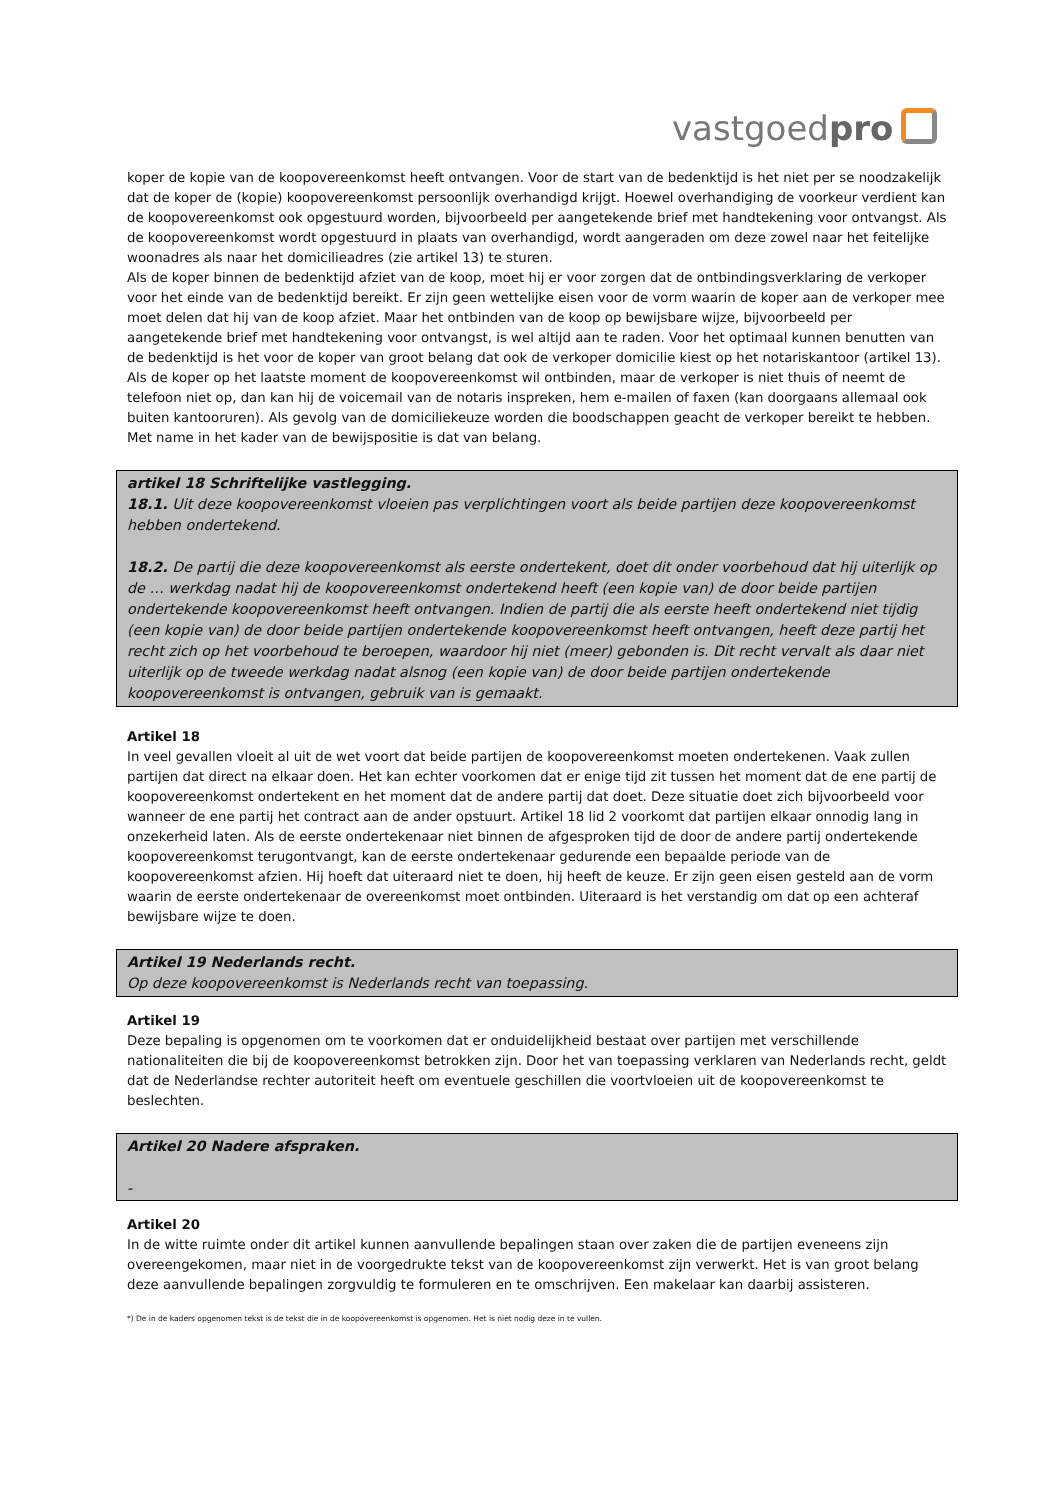vastgoedpro
koper de kopie van de koopovereenkomst heeft ontvangen. Voor de start van de bedenktijd is het niet per se noodzakelijk dat de koper de (kopie) koopovereenkomst persoonlijk overhandigd krijgt. Hoewel overhandiging de voorkeur verdient kan de koopovereenkomst ook opgestuurd worden, bijvoorbeeld per aangetekende brief met handtekening voor ontvangst. Als de koopovereenkomst wordt opgestuurd in plaats van overhandigd, wordt aangeraden om deze zowel naar het feitelijke woonadres als naar het domicilieadres (zie artikel 13) te sturen.
Als de koper binnen de bedenktijd afziet van de koop, moet hij er voor zorgen dat de ontbindingsverklaring de verkoper voor het einde van de bedenktijd bereikt. Er zijn geen wettelijke eisen voor de vorm waarin de koper aan de verkoper mee moet delen dat hij van de koop afziet. Maar het ontbinden van de koop op bewijsbare wijze, bijvoorbeeld per aangetekende brief met handtekening voor ontvangst, is wel altijd aan te raden. Voor het optimaal kunnen benutten van de bedenktijd is het voor de koper van groot belang dat ook de verkoper domicilie kiest op het notariskantoor (artikel 13). Als de koper op het laatste moment de koopovereenkomst wil ontbinden, maar de verkoper is niet thuis of neemt de telefoon niet op, dan kan hij de voicemail van de notaris inspreken, hem e-mailen of faxen (kan doorgaans allemaal ook buiten kantooruren). Als gevolg van de domiciliekeuze worden die boodschappen geacht de verkoper bereikt te hebben. Met name in het kader van de bewijspositie is dat van belang.
artikel 18 Schriftelijke vastlegging.
18.1. Uit deze koopovereenkomst vloeien pas verplichtingen voort als beide partijen deze koopovereenkomst hebben ondertekend.
18.2. De partij die deze koopovereenkomst als eerste ondertekent, doet dit onder voorbehoud dat hij uiterlijk op de … werkdag nadat hij de koopovereenkomst ondertekend heeft (een kopie van) de door beide partijen ondertekende koopovereenkomst heeft ontvangen. Indien de partij die als eerste heeft ondertekend niet tijdig (een kopie van) de door beide partijen ondertekende koopovereenkomst heeft ontvangen, heeft deze partij het recht zich op het voorbehoud te beroepen, waardoor hij niet (meer) gebonden is. Dit recht vervalt als daar niet uiterlijk op de tweede werkdag nadat alsnog (een kopie van) de door beide partijen ondertekende koopovereenkomst is ontvangen, gebruik van is gemaakt.
Artikel 18
In veel gevallen vloeit al uit de wet voort dat beide partijen de koopovereenkomst moeten ondertekenen. Vaak zullen partijen dat direct na elkaar doen. Het kan echter voorkomen dat er enige tijd zit tussen het moment dat de ene partij de koopovereenkomst ondertekent en het moment dat de andere partij dat doet. Deze situatie doet zich bijvoorbeeld voor wanneer de ene partij het contract aan de ander opstuurt. Artikel 18 lid 2 voorkomt dat partijen elkaar onnodig lang in onzekerheid laten. Als de eerste ondertekenaar niet binnen de afgesproken tijd de door de andere partij ondertekende koopovereenkomst terugontvangt, kan de eerste ondertekenaar gedurende een bepaalde periode van de koopovereenkomst afzien. Hij hoeft dat uiteraard niet te doen, hij heeft de keuze. Er zijn geen eisen gesteld aan de vorm waarin de eerste ondertekenaar de overeenkomst moet ontbinden. Uiteraard is het verstandig om dat op een achteraf bewijsbare wijze te doen.
Artikel 19 Nederlands recht.
Op deze koopovereenkomst is Nederlands recht van toepassing.
Artikel 19
Deze bepaling is opgenomen om te voorkomen dat er onduidelijkheid bestaat over partijen met verschillende nationaliteiten die bij de koopovereenkomst betrokken zijn. Door het van toepassing verklaren van Nederlands recht, geldt dat de Nederlandse rechter autoriteit heeft om eventuele geschillen die voortvloeien uit de koopovereenkomst te beslechten.
Artikel 20 Nadere afspraken.
-
Artikel 20
In de witte ruimte onder dit artikel kunnen aanvullende bepalingen staan over zaken die de partijen eveneens zijn overeengekomen, maar niet in de voorgedrukte tekst van de koopovereenkomst zijn verwerkt. Het is van groot belang deze aanvullende bepalingen zorgvuldig te formuleren en te omschrijven. Een makelaar kan daarbij assisteren.
*) De in de kaders opgenomen tekst is de tekst die in de koopovereenkomst is opgenomen. Het is niet nodig deze in te vullen.